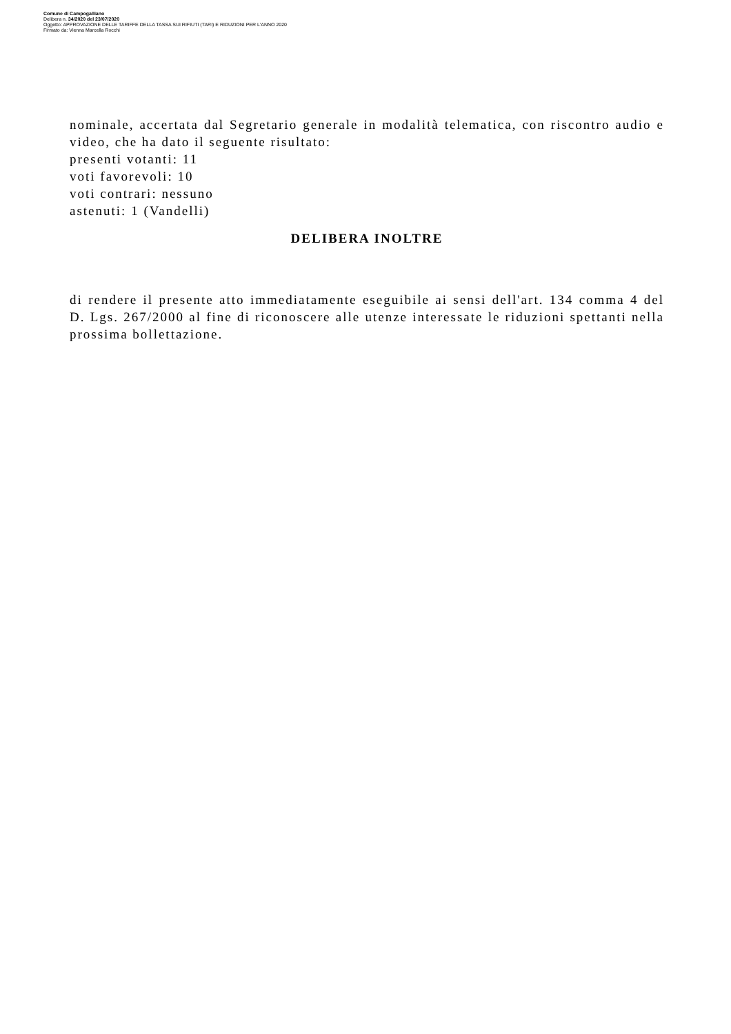Comune di Campogalliano
Delibera n. 34/2020 del 23/07/2020
Oggetto: APPROVAZIONE DELLE TARIFFE DELLA TASSA SUI RIFIUTI (TARI) E RIDUZIONI PER L'ANNO 2020
Firmato da: Vienna Marcella Rocchi
nominale, accertata dal Segretario generale in modalità telematica, con riscontro audio e video, che ha dato il seguente risultato:
presenti votanti: 11
voti favorevoli: 10
voti contrari: nessuno
astenuti: 1 (Vandelli)
DELIBERA INOLTRE
di rendere il presente atto immediatamente eseguibile ai sensi dell'art. 134 comma 4 del D. Lgs. 267/2000 al fine di riconoscere alle utenze interessate le riduzioni spettanti nella prossima bollettazione.